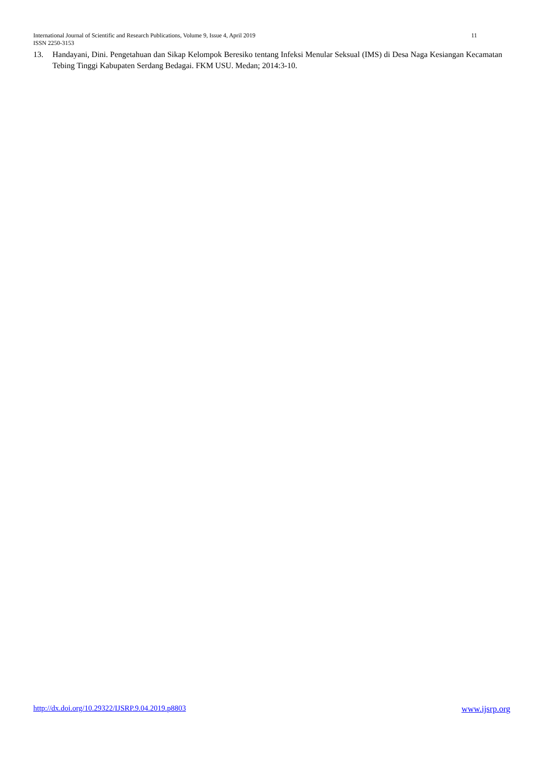International Journal of Scientific and Research Publications, Volume 9, Issue 4, April 2019 11
ISSN 2250-3153
13. Handayani, Dini. Pengetahuan dan Sikap Kelompok Beresiko tentang Infeksi Menular Seksual (IMS) di Desa Naga Kesiangan Kecamatan Tebing Tinggi Kabupaten Serdang Bedagai. FKM USU. Medan; 2014:3-10.
http://dx.doi.org/10.29322/IJSRP.9.04.2019.p8803 www.ijsrp.org